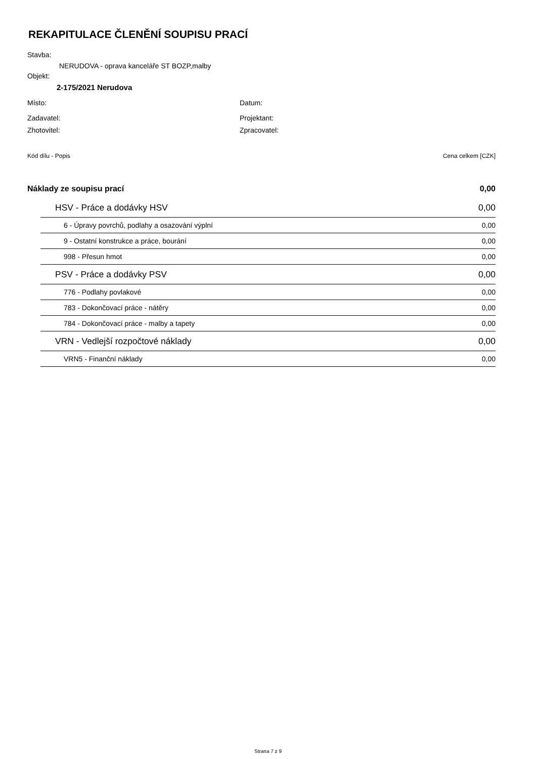REKAPITULACE ČLENĚNÍ SOUPISU PRACÍ
Stavba:
NERUDOVA - oprava kanceláře ST BOZP,malby
Objekt:
2-175/2021 Nerudova
Místo: Datum:
Zadavatel: Projektant:
Zhotovitel: Zpracovatel:
| Kód dílu - Popis | Cena celkem [CZK] |
| Náklady ze soupisu prací | 0,00 |
| HSV - Práce a dodávky HSV | 0,00 |
| 6 - Úpravy povrchů, podlahy a osazování výplní | 0,00 |
| 9 - Ostatní konstrukce a práce, bourání | 0,00 |
| 998 - Přesun hmot | 0,00 |
| PSV - Práce a dodávky PSV | 0,00 |
| 776 - Podlahy povlakové | 0,00 |
| 783 - Dokončovací práce - nátěry | 0,00 |
| 784 - Dokončovací práce - malby a tapety | 0,00 |
| VRN - Vedlejší rozpočtové náklady | 0,00 |
| VRN5 - Finanční náklady | 0,00 |
Strana 7 z 9